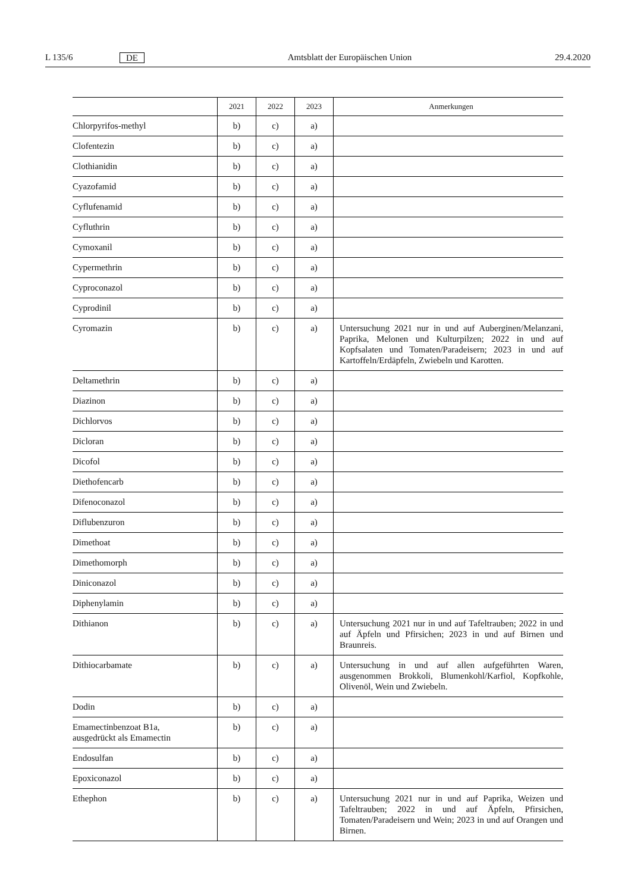L 135/6 DE Amtsblatt der Europäischen Union 29.4.2020
| | 2021 | 2022 | 2023 | Anmerkungen |
| --- | --- | --- | --- | --- |
| Chlorpyrifos-methyl | b) | c) | a) | |
| Clofentezin | b) | c) | a) | |
| Clothianidin | b) | c) | a) | |
| Cyazofamid | b) | c) | a) | |
| Cyflufenamid | b) | c) | a) | |
| Cyfluthrin | b) | c) | a) | |
| Cymoxanil | b) | c) | a) | |
| Cypermethrin | b) | c) | a) | |
| Cyproconazol | b) | c) | a) | |
| Cyprodinil | b) | c) | a) | |
| Cyromazin | b) | c) | a) | Untersuchung 2021 nur in und auf Auberginen/Melanzani, Paprika, Melonen und Kulturpilzen; 2022 in und auf Kopfsalaten und Tomaten/Paradeisern; 2023 in und auf Kartoffeln/Erdäpfeln, Zwiebeln und Karotten. |
| Deltamethrin | b) | c) | a) | |
| Diazinon | b) | c) | a) | |
| Dichlorvos | b) | c) | a) | |
| Dicloran | b) | c) | a) | |
| Dicofol | b) | c) | a) | |
| Diethofencarb | b) | c) | a) | |
| Difenoconazol | b) | c) | a) | |
| Diflubenzuron | b) | c) | a) | |
| Dimethoat | b) | c) | a) | |
| Dimethomorph | b) | c) | a) | |
| Diniconazol | b) | c) | a) | |
| Diphenylamin | b) | c) | a) | |
| Dithianon | b) | c) | a) | Untersuchung 2021 nur in und auf Tafeltrauben; 2022 in und auf Äpfeln und Pfirsichen; 2023 in und auf Birnen und Braunreis. |
| Dithiocarbamate | b) | c) | a) | Untersuchung in und auf allen aufgeführten Waren, ausgenommen Brokkoli, Blumenkohl/Karfiol, Kopfkohle, Olivenöl, Wein und Zwiebeln. |
| Dodin | b) | c) | a) | |
| Emamectinbenzoat B1a, ausgedrückt als Emamectin | b) | c) | a) | |
| Endosulfan | b) | c) | a) | |
| Epoxiconazol | b) | c) | a) | |
| Ethephon | b) | c) | a) | Untersuchung 2021 nur in und auf Paprika, Weizen und Tafeltrauben; 2022 in und auf Äpfeln, Pfirsichen, Tomaten/Paradeisern und Wein; 2023 in und auf Orangen und Birnen. |